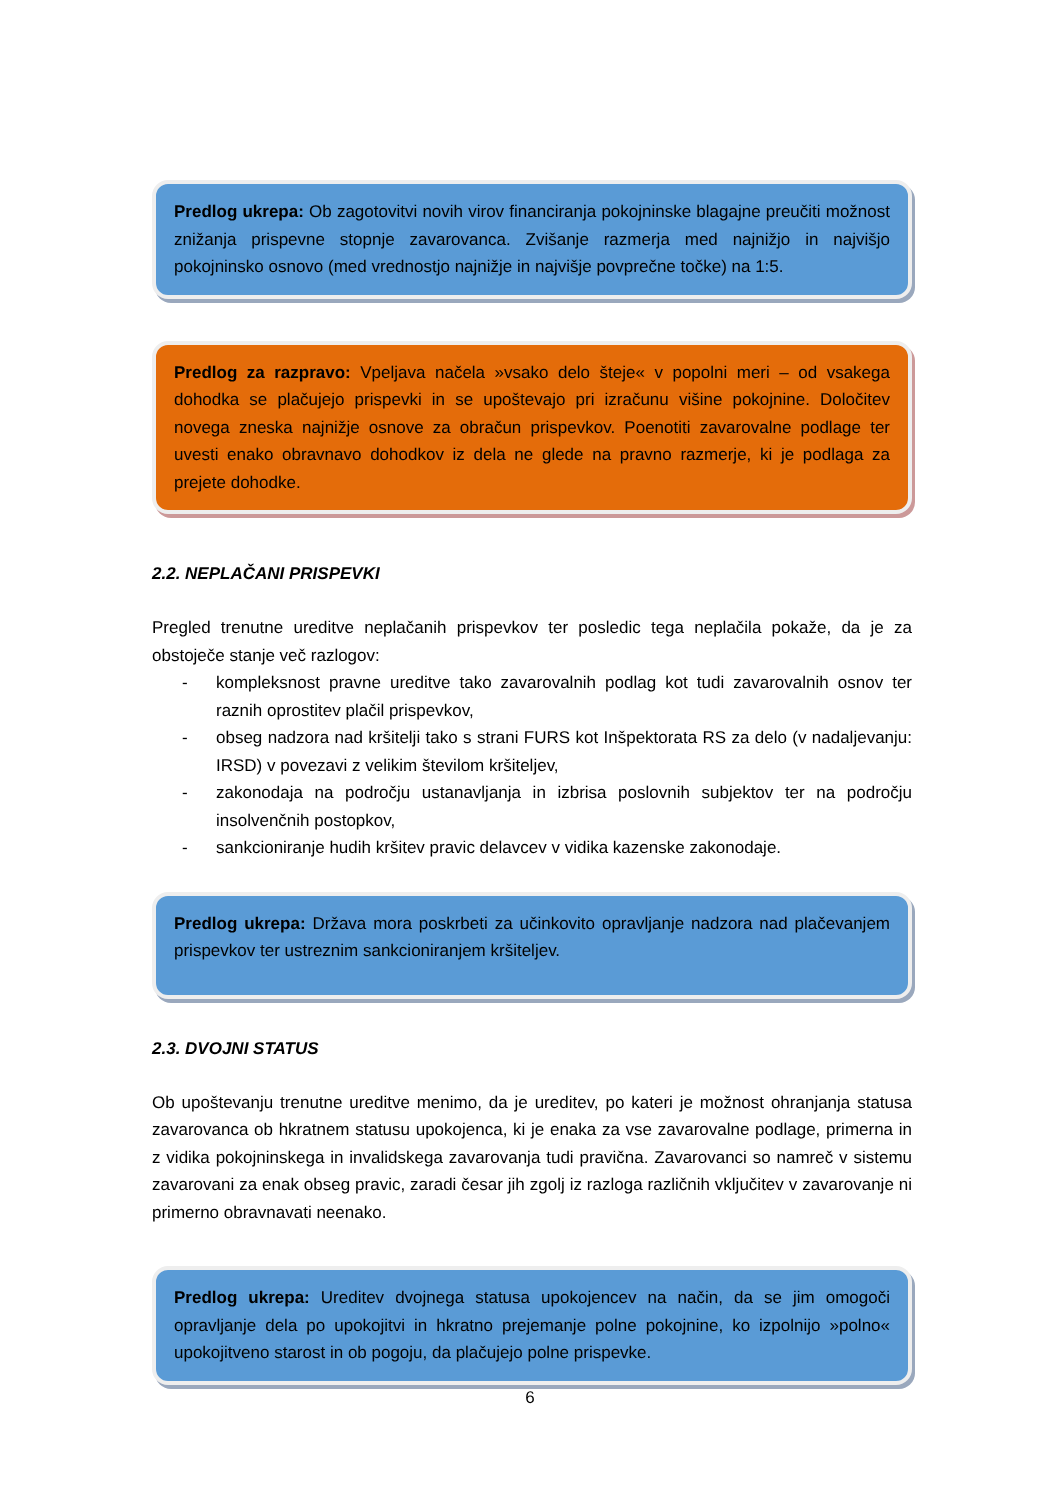Predlog ukrepa: Ob zagotovitvi novih virov financiranja pokojninske blagajne preučiti možnost znižanja prispevne stopnje zavarovanca. Zvišanje razmerja med najnižjo in najvišjo pokojninsko osnovo (med vrednostjo najnižje in najvišje povprečne točke) na 1:5.
Predlog za razpravo: Vpeljava načela »vsako delo šteje« v popolni meri – od vsakega dohodka se plačujejo prispevki in se upoštevajo pri izračunu višine pokojnine. Določitev novega zneska najnižje osnove za obračun prispevkov. Poenotiti zavarovalne podlage ter uvesti enako obravnavo dohodkov iz dela ne glede na pravno razmerje, ki je podlaga za prejete dohodke.
2.2. NEPLAČANI PRISPEVKI
Pregled trenutne ureditve neplačanih prispevkov ter posledic tega neplačila pokaže, da je za obstoječe stanje več razlogov:
- kompleksnost pravne ureditve tako zavarovalnih podlag kot tudi zavarovalnih osnov ter raznih oprostitev plačil prispevkov,
- obseg nadzora nad kršitelji tako s strani FURS kot Inšpektorata RS za delo (v nadaljevanju: IRSD) v povezavi z velikim številom kršiteljev,
- zakonodaja na področju ustanavljanja in izbrisa poslovnih subjektov ter na področju insolvenčnih postopkov,
- sankcioniranje hudih kršitev pravic delavcev v vidika kazenske zakonodaje.
Predlog ukrepa: Država mora poskrbeti za učinkovito opravljanje nadzora nad plačevanjem prispevkov ter ustreznim sankcioniranjem kršiteljev.
2.3. DVOJNI STATUS
Ob upoštevanju trenutne ureditve menimo, da je ureditev, po kateri je možnost ohranjanja statusa zavarovanca ob hkratnem statusu upokojenca, ki je enaka za vse zavarovalne podlage, primerna in z vidika pokojninskega in invalidskega zavarovanja tudi pravična. Zavarovanci so namreč v sistemu zavarovani za enak obseg pravic, zaradi česar jih zgolj iz razloga različnih vključitev v zavarovanje ni primerno obravnavati neenako.
Predlog ukrepa: Ureditev dvojnega statusa upokojencev na način, da se jim omogoči opravljanje dela po upokojitvi in hkratno prejemanje polne pokojnine, ko izpolnijo »polno« upokojitveno starost in ob pogoju, da plačujejo polne prispevke.
6